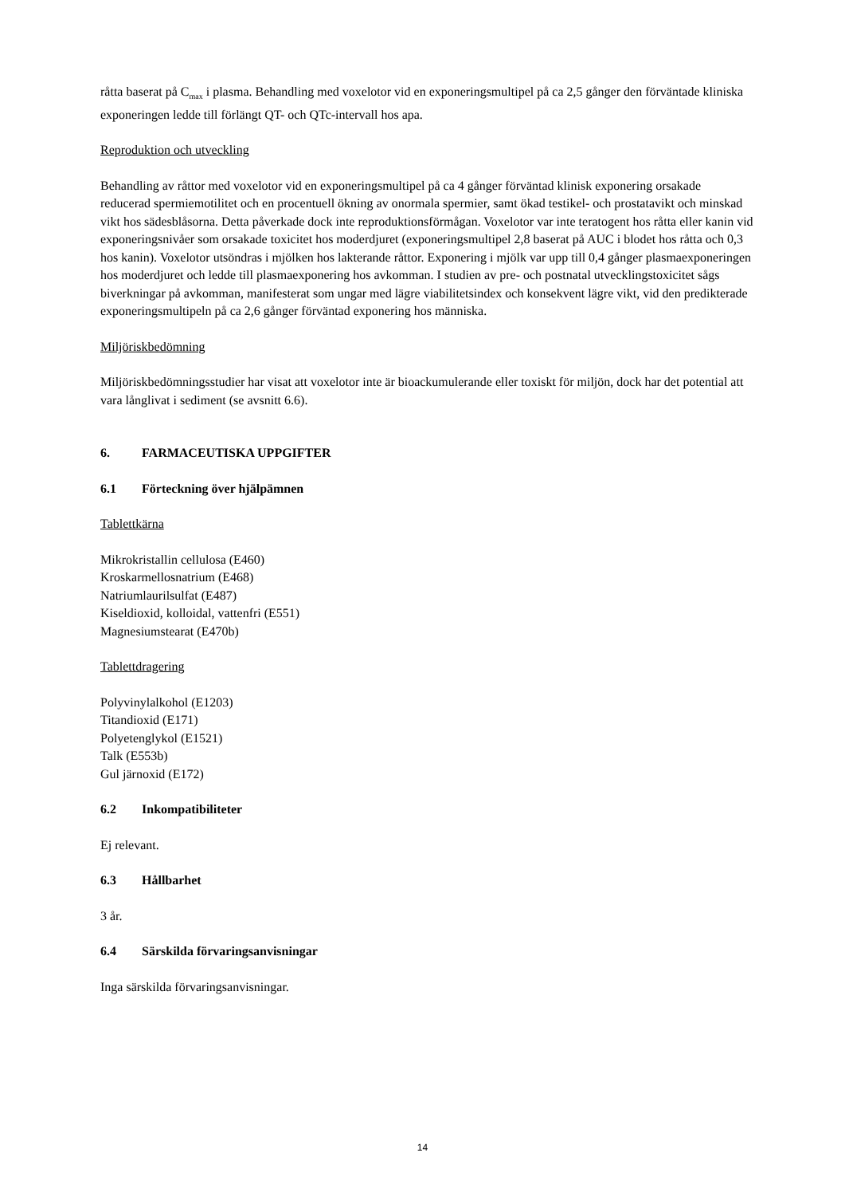råtta baserat på C<sub>max</sub> i plasma. Behandling med voxelotor vid en exponeringsmultipel på ca 2,5 gånger den förväntade kliniska exponeringen ledde till förlängt QT- och QTc-intervall hos apa.
Reproduktion och utveckling
Behandling av råttor med voxelotor vid en exponeringsmultipel på ca 4 gånger förväntad klinisk exponering orsakade reducerad spermiemotilitet och en procentuell ökning av onormala spermier, samt ökad testikel- och prostatavikt och minskad vikt hos sädesblåsorna. Detta påverkade dock inte reproduktionsförmågan. Voxelotor var inte teratogent hos råtta eller kanin vid exponeringsnivåer som orsakade toxicitet hos moderdjuret (exponeringsmultipel 2,8 baserat på AUC i blodet hos råtta och 0,3 hos kanin). Voxelotor utsöndras i mjölken hos lakterande råttor. Exponering i mjölk var upp till 0,4 gånger plasmaexponeringen hos moderdjuret och ledde till plasmaexponering hos avkomman. I studien av pre- och postnatal utvecklingstoxicitet sågs biverkningar på avkomman, manifesterat som ungar med lägre viabilitetsindex och konsekvent lägre vikt, vid den predikterade exponeringsmultipeln på ca 2,6 gånger förväntad exponering hos människa.
Miljöriskbedömning
Miljöriskbedömningsstudier har visat att voxelotor inte är bioackumulerande eller toxiskt för miljön, dock har det potential att vara långlivat i sediment (se avsnitt 6.6).
6. FARMACEUTISKA UPPGIFTER
6.1 Förteckning över hjälpämnen
Tablettkärna
Mikrokristallin cellulosa (E460)
Kroskarmellosnatrium (E468)
Natriumlaurilsulfat (E487)
Kiseldioxid, kolloidal, vattenfri (E551)
Magnesiumstearat (E470b)
Tablettdragering
Polyvinylalkohol (E1203)
Titandioxid (E171)
Polyetenglykol (E1521)
Talk (E553b)
Gul järnoxid (E172)
6.2 Inkompatibiliteter
Ej relevant.
6.3 Hållbarhet
3 år.
6.4 Särskilda förvaringsanvisningar
Inga särskilda förvaringsanvisningar.
14